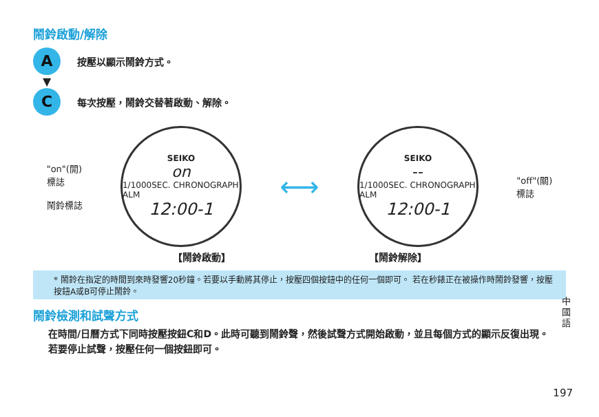鬧鈴啟動/解除
A按壓以顯示鬧鈴方式。
▼
C每次按壓，鬧鈴交替著啟動、解除。
"on"(開)
標誌
鬧鈴標誌
SEIKO
on
1/1000SEC. CHRONOGRAPH ALM
12:00-1
⟷
SEIKO
--
1/1000SEC. CHRONOGRAPH ALM
12:00-1
"off"(關)
標誌
【鬧鈴啟動】 【鬧鈴解除】
* 鬧鈴在指定的時間到來時發響20秒鐘。若要以手動將其停止，按壓四個按鈕中的任何一個即可。 若在秒錶正在被操作時鬧鈴發響，按壓按鈕A或B可停止鬧鈴。
鬧鈴檢測和試聲方式
在時間/日曆方式下同時按壓按鈕C和D。此時可聽到鬧鈴聲，然後試聲方式開始啟動，並且每個方式的顯示反復出現。若要停止試聲，按壓任何一個按鈕即可。
中國語
197